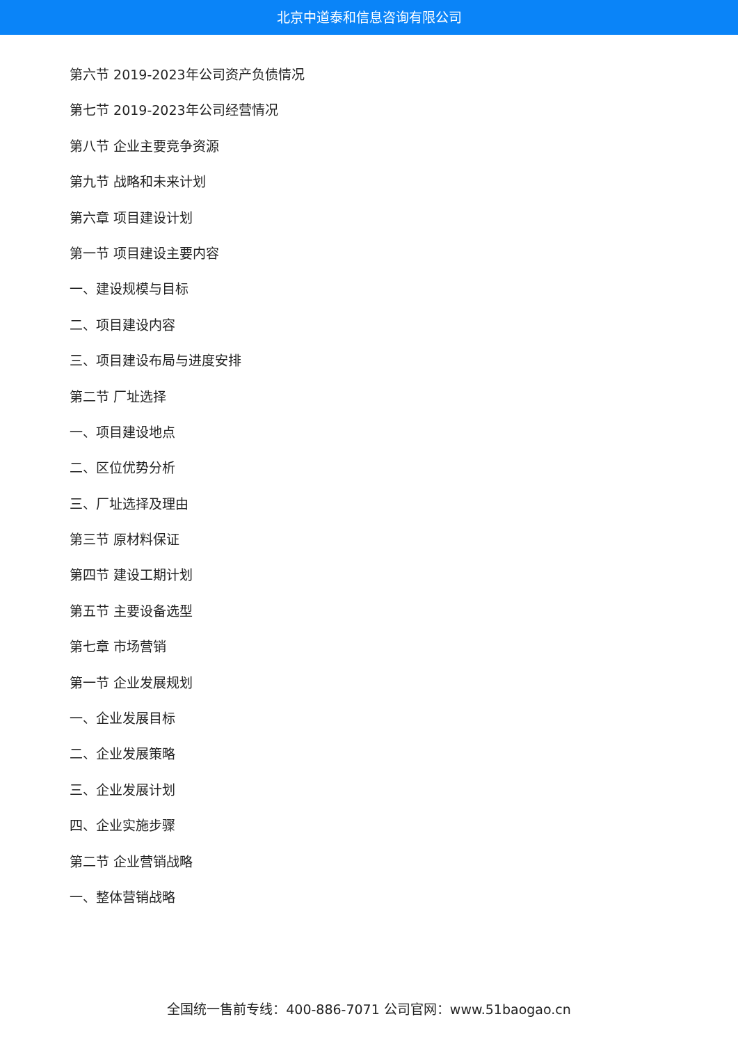北京中道泰和信息咨询有限公司
第六节 2019-2023年公司资产负债情况
第七节 2019-2023年公司经营情况
第八节 企业主要竞争资源
第九节 战略和未来计划
第六章 项目建设计划
第一节 项目建设主要内容
一、建设规模与目标
二、项目建设内容
三、项目建设布局与进度安排
第二节 厂址选择
一、项目建设地点
二、区位优势分析
三、厂址选择及理由
第三节 原材料保证
第四节 建设工期计划
第五节 主要设备选型
第七章 市场营销
第一节 企业发展规划
一、企业发展目标
二、企业发展策略
三、企业发展计划
四、企业实施步骤
第二节 企业营销战略
一、整体营销战略
全国统一售前专线：400-886-7071 公司官网：www.51baogao.cn